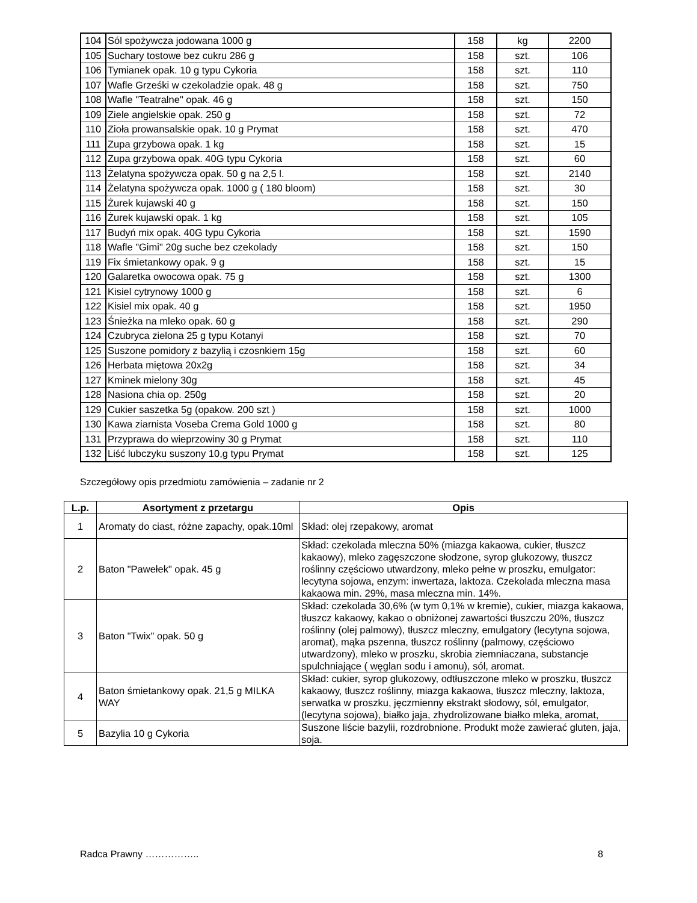| 104 | Sól spożywcza jodowana 1000 g | 158 | kg | 2200 |
| 105 | Suchary tostowe bez cukru 286 g | 158 | szt. | 106 |
| 106 | Tymianek opak. 10 g typu Cykoria | 158 | szt. | 110 |
| 107 | Wafle Grześki w czekoladzie opak. 48 g | 158 | szt. | 750 |
| 108 | Wafle "Teatralne" opak. 46 g | 158 | szt. | 150 |
| 109 | Ziele angielskie opak. 250 g | 158 | szt. | 72 |
| 110 | Zioła prowansalskie opak. 10 g Prymat | 158 | szt. | 470 |
| 111 | Zupa grzybowa opak. 1 kg | 158 | szt. | 15 |
| 112 | Zupa grzybowa opak. 40G typu Cykoria | 158 | szt. | 60 |
| 113 | Żelatyna spożywcza opak. 50 g na 2,5 l. | 158 | szt. | 2140 |
| 114 | Żelatyna spożywcza opak. 1000 g ( 180 bloom) | 158 | szt. | 30 |
| 115 | Żurek kujawski 40 g | 158 | szt. | 150 |
| 116 | Żurek kujawski opak. 1 kg | 158 | szt. | 105 |
| 117 | Budyń mix opak. 40G typu Cykoria | 158 | szt. | 1590 |
| 118 | Wafle "Gimi" 20g suche bez czekolady | 158 | szt. | 150 |
| 119 | Fix śmietankowy opak. 9 g | 158 | szt. | 15 |
| 120 | Galaretka owocowa opak. 75 g | 158 | szt. | 1300 |
| 121 | Kisiel cytrynowy 1000 g | 158 | szt. | 6 |
| 122 | Kisiel mix opak. 40 g | 158 | szt. | 1950 |
| 123 | Śnieżka na mleko opak. 60 g | 158 | szt. | 290 |
| 124 | Czubryca zielona 25 g typu Kotanyi | 158 | szt. | 70 |
| 125 | Suszone pomidory z bazylią i czosnkiem 15g | 158 | szt. | 60 |
| 126 | Herbata miętowa 20x2g | 158 | szt. | 34 |
| 127 | Kminek mielony 30g | 158 | szt. | 45 |
| 128 | Nasiona chia op. 250g | 158 | szt. | 20 |
| 129 | Cukier saszetka 5g (opakow. 200 szt ) | 158 | szt. | 1000 |
| 130 | Kawa ziarnista Voseba Crema Gold 1000 g | 158 | szt. | 80 |
| 131 | Przyprawa do wieprzowiny 30 g Prymat | 158 | szt. | 110 |
| 132 | Liść lubczyku suszony 10,g typu Prymat | 158 | szt. | 125 |
Szczegółowy opis przedmiotu zamówienia – zadanie nr 2
| L.p. | Asortyment z przetargu | Opis |
| --- | --- | --- |
| 1 | Aromaty do ciast, różne zapachy, opak.10ml | Skład: olej rzepakowy, aromat |
| 2 | Baton "Pawełek" opak. 45 g | Skład: czekolada mleczna 50% (miazga kakaowa, cukier, tłuszcz kakaowy), mleko zagęszczone słodzone, syrop glukozowy, tłuszcz roślinny częściowo utwardzony, mleko pełne w proszku, emulgator: lecytyna sojowa, enzym: inwertaza, laktoza. Czekolada mleczna masa kakaowa min. 29%, masa mleczna min. 14%. |
| 3 | Baton "Twix" opak. 50 g | Skład: czekolada 30,6% (w tym 0,1% w kremie), cukier, miazga kakaowa, tłuszcz kakaowy, kakao o obniżonej zawartości tłuszczu 20%, tłuszcz roślinny (olej palmowy), tłuszcz mleczny, emulgatory (lecytyna sojowa, aromat), mąka pszenna, tłuszcz roślinny (palmowy, częściowo utwardzony), mleko w proszku, skrobia ziemniaczana, substancje spulchniające ( węglan sodu i amonu), sól, aromat. |
| 4 | Baton śmietankowy opak. 21,5 g MILKA WAY | Skład: cukier, syrop glukozowy, odtłuszczone mleko w proszku, tłuszcz kakaowy, tłuszcz roślinny, miazga kakaowa, tłuszcz mleczny, laktoza, serwatka w proszku, jęczmienny ekstrakt słodowy, sól, emulgator, (lecytyna sojowa), białko jaja, zhydrolizowane białko mleka, aromat, |
| 5 | Bazylia 10 g Cykoria | Suszone liście bazylii, rozdrobnione. Produkt może zawierać gluten, jaja, soja. |
Radca Prawny …………….. 8